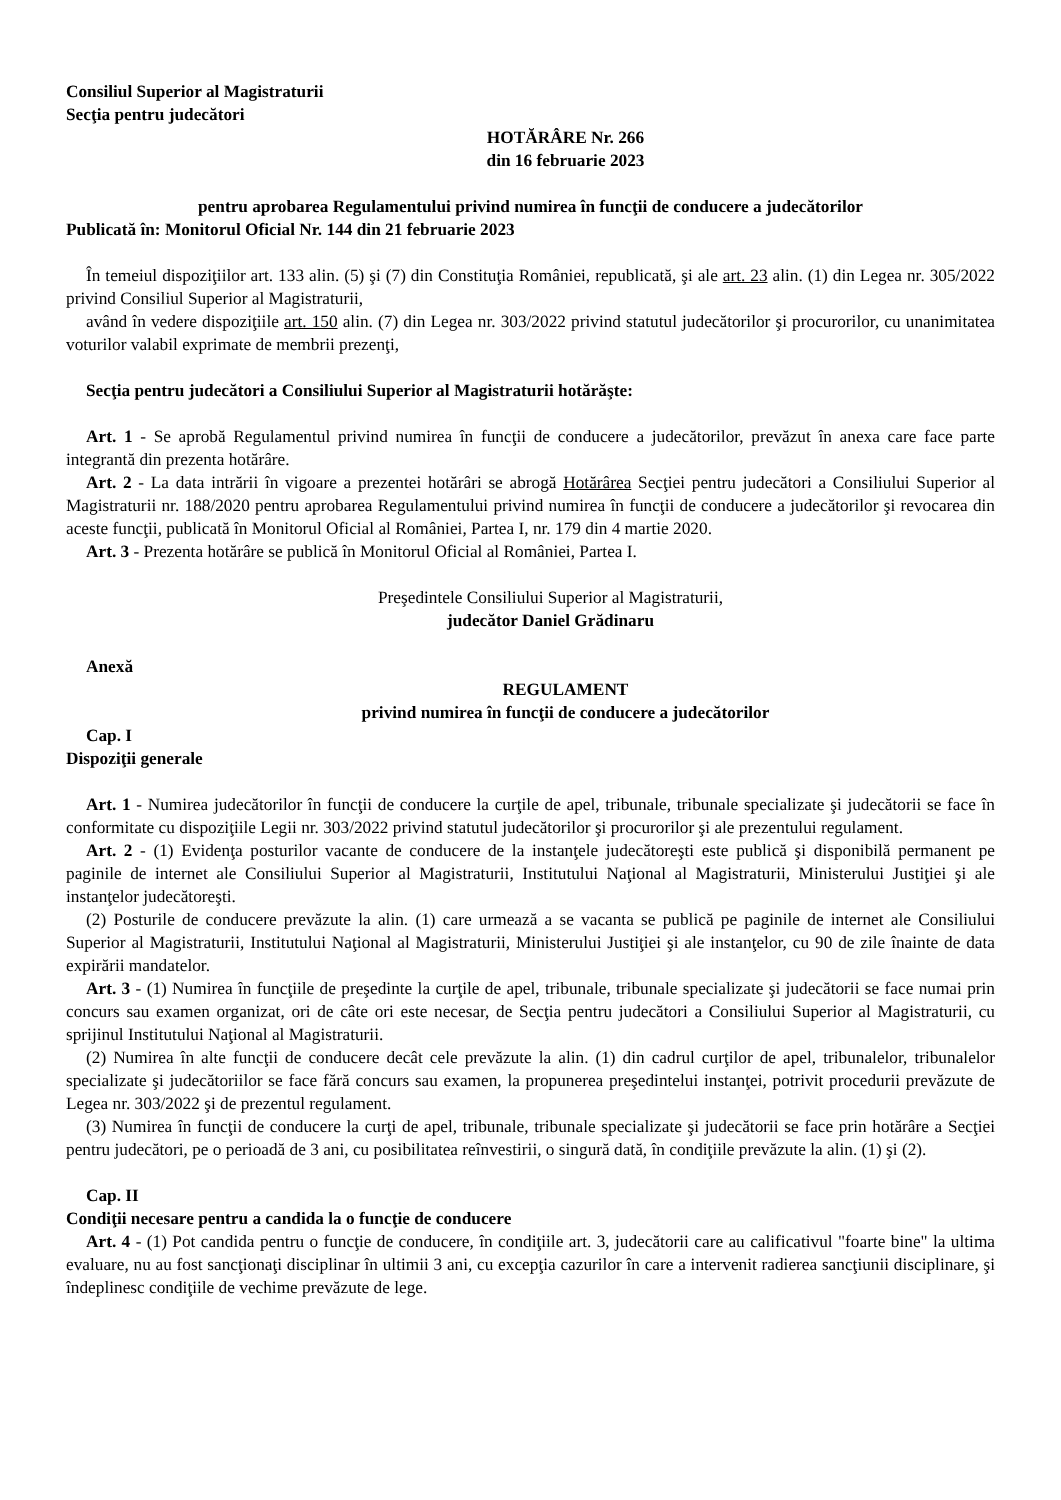Consiliul Superior al Magistraturii
Secţia pentru judecători
HOTĂRÂRE Nr. 266
din 16 februarie 2023
pentru aprobarea Regulamentului privind numirea în funcţii de conducere a judecătorilor
Publicată în: Monitorul Oficial Nr. 144 din 21 februarie 2023
În temeiul dispoziţiilor art. 133 alin. (5) şi (7) din Constituţia României, republicată, şi ale art. 23 alin. (1) din Legea nr. 305/2022 privind Consiliul Superior al Magistraturii,
având în vedere dispoziţiile art. 150 alin. (7) din Legea nr. 303/2022 privind statutul judecătorilor şi procurorilor, cu unanimitatea voturilor valabil exprimate de membrii prezenţi,
Secţia pentru judecători a Consiliului Superior al Magistraturii hotărăşte:
Art. 1 - Se aprobă Regulamentul privind numirea în funcţii de conducere a judecătorilor, prevăzut în anexa care face parte integrantă din prezenta hotărâre.
Art. 2 - La data intrării în vigoare a prezentei hotărâri se abrogă Hotărârea Secţiei pentru judecători a Consiliului Superior al Magistraturii nr. 188/2020 pentru aprobarea Regulamentului privind numirea în funcţii de conducere a judecătorilor şi revocarea din aceste funcţii, publicată în Monitorul Oficial al României, Partea I, nr. 179 din 4 martie 2020.
Art. 3 - Prezenta hotărâre se publică în Monitorul Oficial al României, Partea I.
Preşedintele Consiliului Superior al Magistraturii,
judecător Daniel Grădinaru
Anexă
REGULAMENT
privind numirea în funcţii de conducere a judecătorilor
Cap. I
Dispoziţii generale
Art. 1 - Numirea judecătorilor în funcţii de conducere la curţile de apel, tribunale, tribunale specializate şi judecătorii se face în conformitate cu dispoziţiile Legii nr. 303/2022 privind statutul judecătorilor şi procurorilor şi ale prezentului regulament.
Art. 2 - (1) Evidenţa posturilor vacante de conducere de la instanţele judecătoreşti este publică şi disponibilă permanent pe paginile de internet ale Consiliului Superior al Magistraturii, Institutului Naţional al Magistraturii, Ministerului Justiţiei şi ale instanţelor judecătoreşti.
(2) Posturile de conducere prevăzute la alin. (1) care urmează a se vacanta se publică pe paginile de internet ale Consiliului Superior al Magistraturii, Institutului Naţional al Magistraturii, Ministerului Justiţiei şi ale instanţelor, cu 90 de zile înainte de data expirării mandatelor.
Art. 3 - (1) Numirea în funcţiile de preşedinte la curţile de apel, tribunale, tribunale specializate şi judecătorii se face numai prin concurs sau examen organizat, ori de câte ori este necesar, de Secţia pentru judecători a Consiliului Superior al Magistraturii, cu sprijinul Institutului Naţional al Magistraturii.
(2) Numirea în alte funcţii de conducere decât cele prevăzute la alin. (1) din cadrul curţilor de apel, tribunalelor, tribunalelor specializate şi judecătoriilor se face fără concurs sau examen, la propunerea preşedintelui instanţei, potrivit procedurii prevăzute de Legea nr. 303/2022 şi de prezentul regulament.
(3) Numirea în funcţii de conducere la curţi de apel, tribunale, tribunale specializate şi judecătorii se face prin hotărâre a Secţiei pentru judecători, pe o perioadă de 3 ani, cu posibilitatea reînvestirii, o singură dată, în condiţiile prevăzute la alin. (1) şi (2).
Cap. II
Condiţii necesare pentru a candida la o funcţie de conducere
Art. 4 - (1) Pot candida pentru o funcţie de conducere, în condiţiile art. 3, judecătorii care au calificativul "foarte bine" la ultima evaluare, nu au fost sancţionaţi disciplinar în ultimii 3 ani, cu excepţia cazurilor în care a intervenit radierea sancţiunii disciplinare, şi îndeplinesc condiţiile de vechime prevăzute de lege.